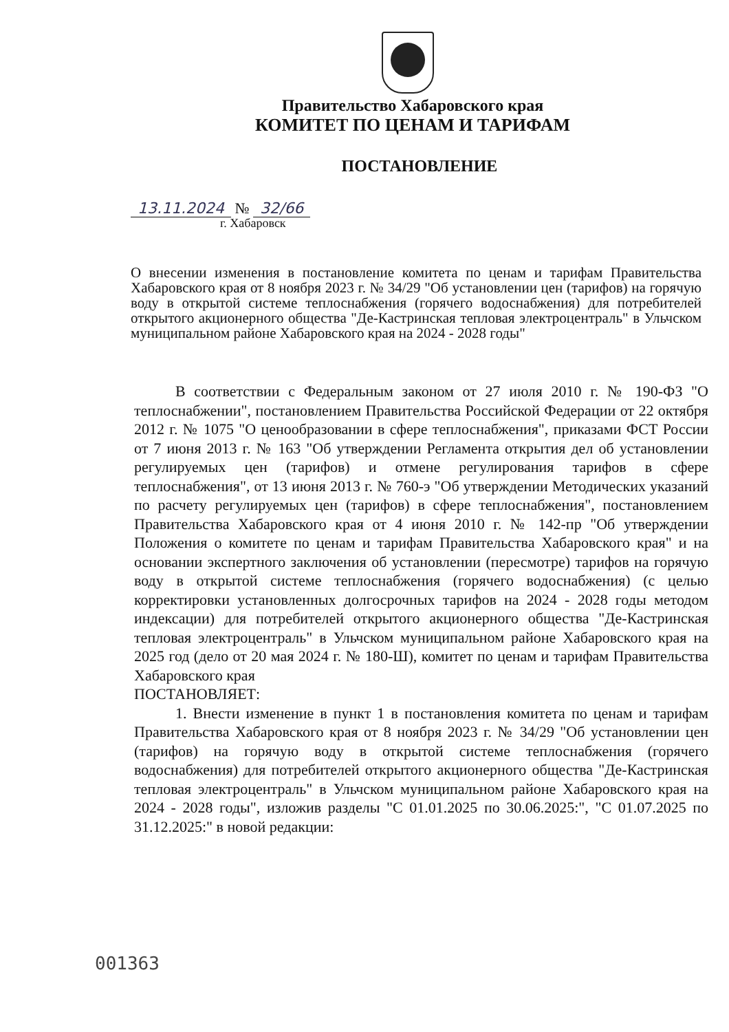Правительство Хабаровского края
КОМИТЕТ ПО ЦЕНАМ И ТАРИФАМ
ПОСТАНОВЛЕНИЕ
13.11.2024 № 32/66
г. Хабаровск
О внесении изменения в постановление комитета по ценам и тарифам Правительства Хабаровского края от 8 ноября 2023 г. № 34/29 "Об установлении цен (тарифов) на горячую воду в открытой системе теплоснабжения (горячего водоснабжения) для потребителей открытого акционерного общества "Де-Кастринская тепловая электроцентраль" в Ульчском муниципальном районе Хабаровского края на 2024 - 2028 годы"
В соответствии с Федеральным законом от 27 июля 2010 г. № 190-ФЗ "О теплоснабжении", постановлением Правительства Российской Федерации от 22 октября 2012 г. № 1075 "О ценообразовании в сфере теплоснабжения", приказами ФСТ России от 7 июня 2013 г. № 163 "Об утверждении Регламента открытия дел об установлении регулируемых цен (тарифов) и отмене регулирования тарифов в сфере теплоснабжения", от 13 июня 2013 г. № 760-э "Об утверждении Методических указаний по расчету регулируемых цен (тарифов) в сфере теплоснабжения", постановлением Правительства Хабаровского края от 4 июня 2010 г. № 142-пр "Об утверждении Положения о комитете по ценам и тарифам Правительства Хабаровского края" и на основании экспертного заключения об установлении (пересмотре) тарифов на горячую воду в открытой системе теплоснабжения (горячего водоснабжения) (с целью корректировки установленных долгосрочных тарифов на 2024 - 2028 годы методом индексации) для потребителей открытого акционерного общества "Де-Кастринская тепловая электроцентраль" в Ульчском муниципальном районе Хабаровского края на 2025 год (дело от 20 мая 2024 г. № 180-Ш), комитет по ценам и тарифам Правительства Хабаровского края
ПОСТАНОВЛЯЕТ:
1. Внести изменение в пункт 1 в постановления комитета по ценам и тарифам Правительства Хабаровского края от 8 ноября 2023 г. № 34/29 "Об установлении цен (тарифов) на горячую воду в открытой системе теплоснабжения (горячего водоснабжения) для потребителей открытого акционерного общества "Де-Кастринская тепловая электроцентраль" в Ульчском муниципальном районе Хабаровского края на 2024 - 2028 годы", изложив разделы "С 01.01.2025 по 30.06.2025:", "С 01.07.2025 по 31.12.2025:" в новой редакции:
001363